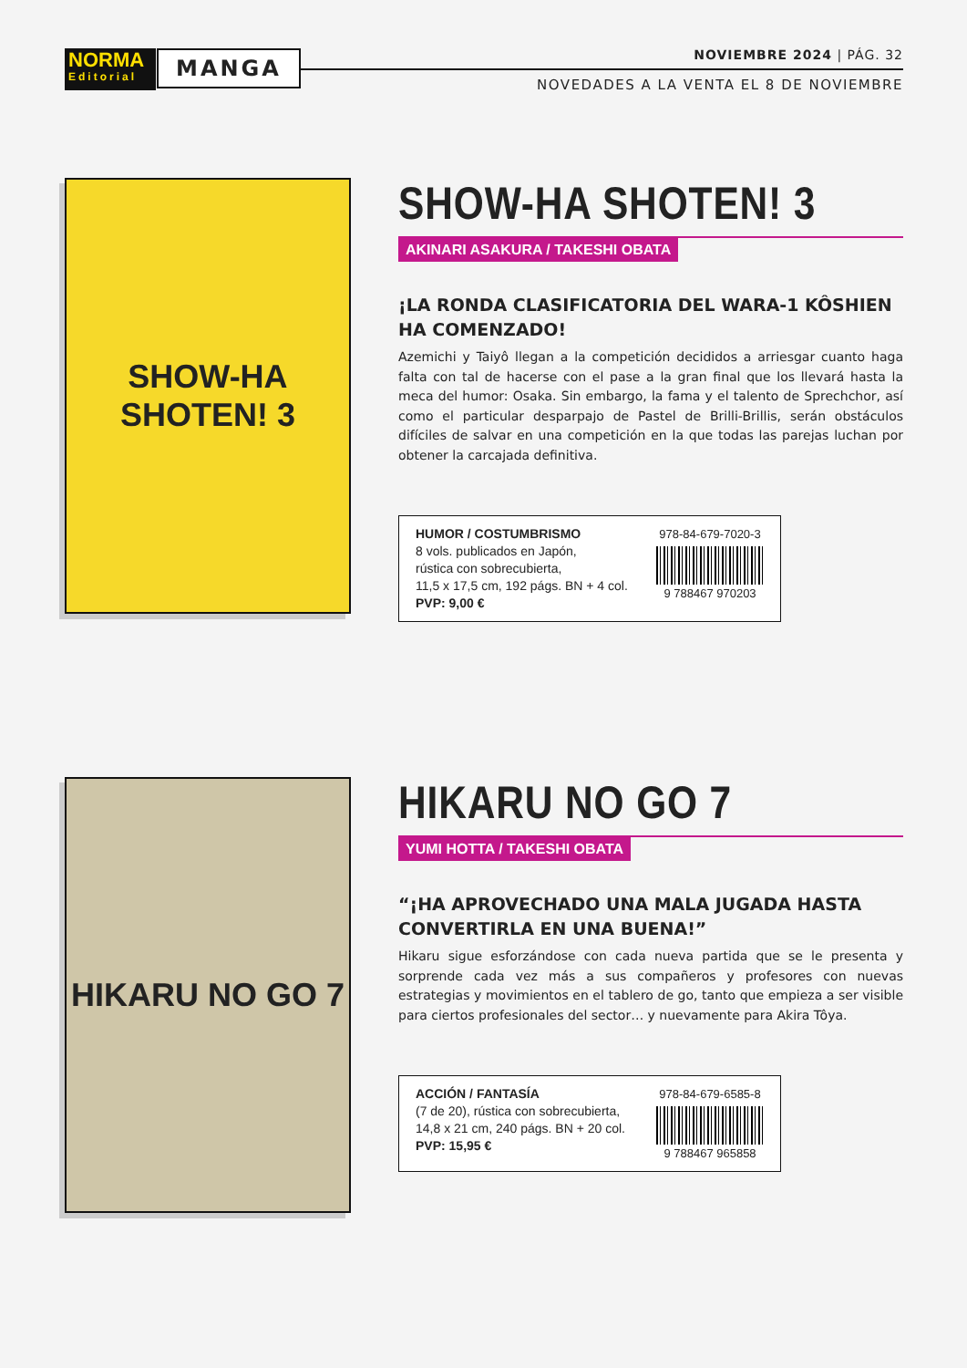NORMA
Editorial
MANGA NOVIEMBRE 2024 | PÁG. 32
NOVEDADES A LA VENTA EL 8 DE NOVIEMBRE
SHOW-HA SHOTEN! 3
SHOW-HA SHOTEN! 3
AKINARI ASAKURA / TAKESHI OBATA
¡LA RONDA CLASIFICATORIA DEL WARA-1 KÔSHIEN HA COMENZADO!
Azemichi y Taiyô llegan a la competición decididos a arriesgar cuanto haga falta con tal de hacerse con el pase a la gran final que los llevará hasta la meca del humor: Osaka. Sin embargo, la fama y el talento de Sprechchor, así como el particular desparpajo de Pastel de Brilli-Brillis, serán obstáculos difíciles de salvar en una competición en la que todas las parejas luchan por obtener la carcajada definitiva.
HUMOR / COSTUMBRISMO
8 vols. publicados en Japón,
rústica con sobrecubierta,
11,5 x 17,5 cm, 192 págs. BN + 4 col.
PVP: 9,00 €
978-84-679-7020-3
9 788467 970203
HIKARU NO GO 7
HIKARU NO GO 7
YUMI HOTTA / TAKESHI OBATA
“¡HA APROVECHADO UNA MALA JUGADA HASTA CONVERTIRLA EN UNA BUENA!”
Hikaru sigue esforzándose con cada nueva partida que se le presenta y sorprende cada vez más a sus compañeros y profesores con nuevas estrategias y movimientos en el tablero de go, tanto que empieza a ser visible para ciertos profesionales del sector… y nuevamente para Akira Tôya.
ACCIÓN / FANTASÍA
(7 de 20), rústica con sobrecubierta,
14,8 x 21 cm, 240 págs. BN + 20 col.
PVP: 15,95 €
978-84-679-6585-8
9 788467 965858